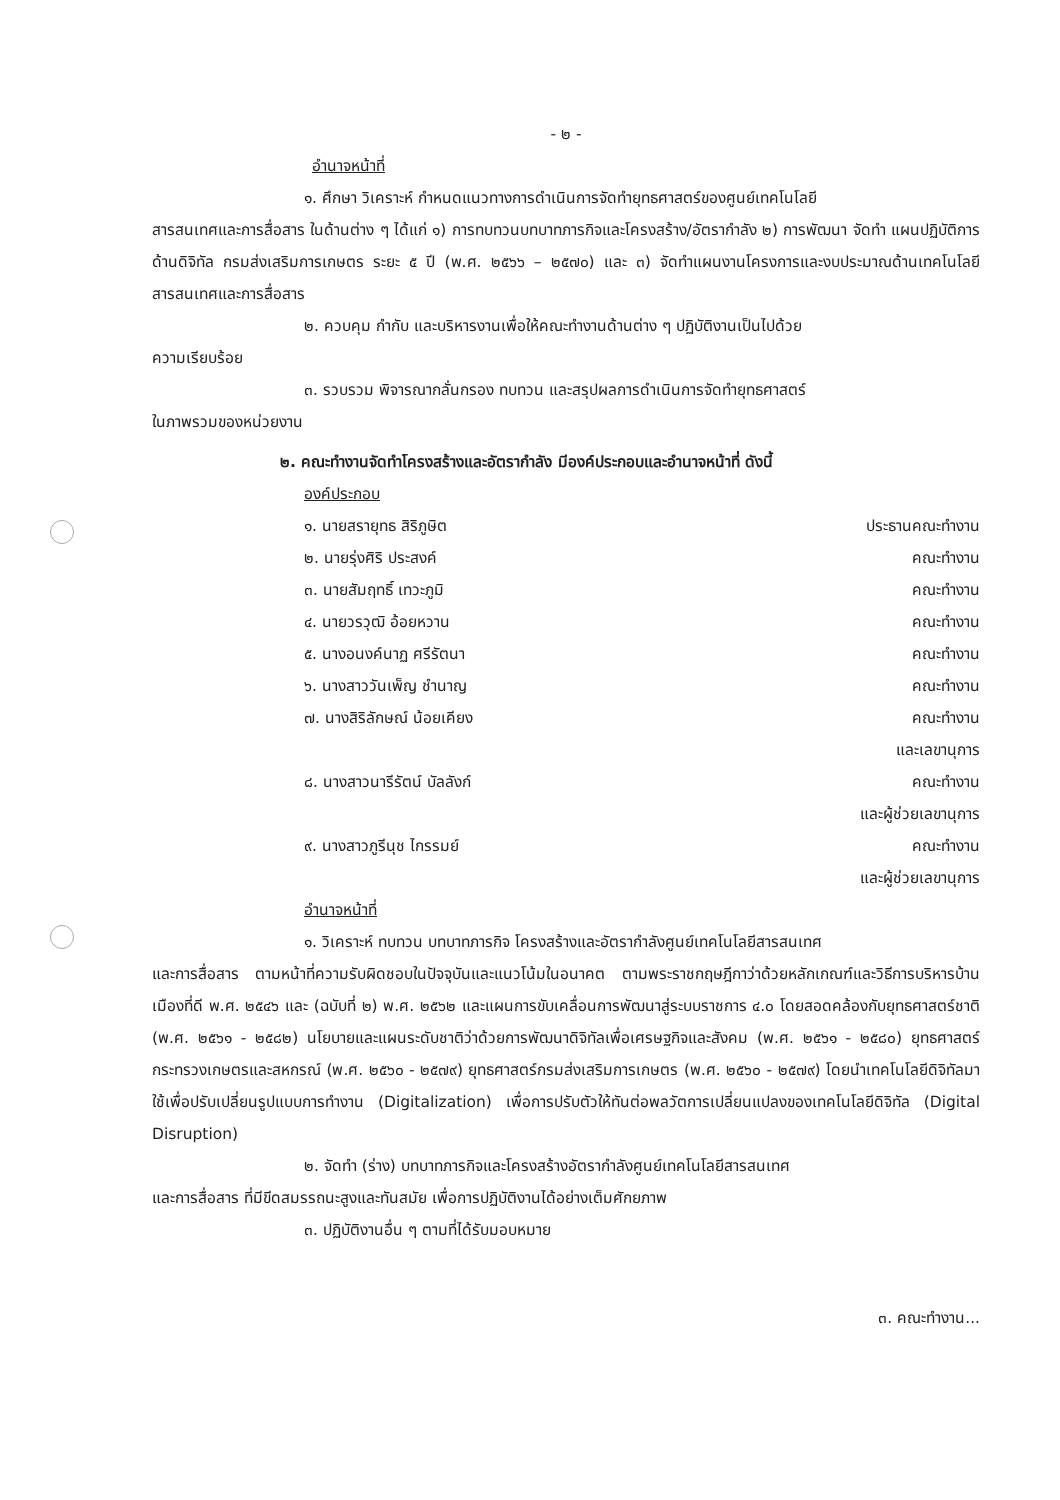- ๒ -
อำนาจหน้าที่
๑. ศึกษา วิเคราะห์ กำหนดแนวทางการดำเนินการจัดทำยุทธศาสตร์ของศูนย์เทคโนโลยี
สารสนเทศและการสื่อสาร ในด้านต่าง ๆ ได้แก่ ๑) การทบทวนบทบาทภารกิจและโครงสร้าง/อัตรากำลัง ๒) การพัฒนา จัดทำ แผนปฏิบัติการด้านดิจิทัล กรมส่งเสริมการเกษตร ระยะ ๕ ปี (พ.ศ. ๒๕๖๖ – ๒๕๗๐) และ ๓) จัดทำแผนงานโครงการและงบประมาณด้านเทคโนโลยีสารสนเทศและการสื่อสาร
๒. ควบคุม กำกับ และบริหารงานเพื่อให้คณะทำงานด้านต่าง ๆ ปฏิบัติงานเป็นไปด้วย
ความเรียบร้อย
๓. รวบรวม พิจารณากลั่นกรอง ทบทวน และสรุปผลการดำเนินการจัดทำยุทธศาสตร์
ในภาพรวมของหน่วยงาน
๒. คณะทำงานจัดทำโครงสร้างและอัตรากำลัง มีองค์ประกอบและอำนาจหน้าที่ ดังนี้
องค์ประกอบ
๑. นายสรายุทธ สิริภูษิต ประธานคณะทำงาน
๒. นายรุ่งศิริ ประสงค์ คณะทำงาน
๓. นายสัมฤทธิ์ เทวะภูมิ คณะทำงาน
๔. นายวรวุฒิ อ้อยหวาน คณะทำงาน
๕. นางอนงค์นาฏ ศรีรัตนา คณะทำงาน
๖. นางสาววันเพ็ญ ชำนาญ คณะทำงาน
๗. นางสิริลักษณ์ น้อยเคียง คณะทำงาน
และเลขานุการ
๘. นางสาวนารีรัตน์ บัลลังก์ คณะทำงาน
และผู้ช่วยเลขานุการ
๙. นางสาวภูรีนุช ไกรรมย์ คณะทำงาน
และผู้ช่วยเลขานุการ
อำนาจหน้าที่
๑. วิเคราะห์ ทบทวน บทบาทภารกิจ โครงสร้างและอัตรากำลังศูนย์เทคโนโลยีสารสนเทศ
และการสื่อสาร ตามหน้าที่ความรับผิดชอบในปัจจุบันและแนวโน้มในอนาคต ตามพระราชกฤษฎีกาว่าด้วยหลักเกณฑ์และวิธีการบริหารบ้านเมืองที่ดี พ.ศ. ๒๕๔๖ และ (ฉบับที่ ๒) พ.ศ. ๒๕๖๒ และแผนการขับเคลื่อนการพัฒนาสู่ระบบราชการ ๔.๐ โดยสอดคล้องกับยุทธศาสตร์ชาติ (พ.ศ. ๒๕๖๑ - ๒๕๘๒) นโยบายและแผนระดับชาติว่าด้วยการพัฒนาดิจิทัลเพื่อเศรษฐกิจและสังคม (พ.ศ. ๒๕๖๑ - ๒๕๘๐) ยุทธศาสตร์กระทรวงเกษตรและสหกรณ์ (พ.ศ. ๒๕๖๐ - ๒๕๗๙) ยุทธศาสตร์กรมส่งเสริมการเกษตร (พ.ศ. ๒๕๖๐ - ๒๕๗๙) โดยนำเทคโนโลยีดิจิทัลมาใช้เพื่อปรับเปลี่ยนรูปแบบการทำงาน (Digitalization) เพื่อการปรับตัวให้ทันต่อพลวัตการเปลี่ยนแปลงของเทคโนโลยีดิจิทัล (Digital Disruption)
๒. จัดทำ (ร่าง) บทบาทภารกิจและโครงสร้างอัตรากำลังศูนย์เทคโนโลยีสารสนเทศ
และการสื่อสาร ที่มีขีดสมรรถนะสูงและทันสมัย เพื่อการปฏิบัติงานได้อย่างเต็มศักยภาพ
๓. ปฏิบัติงานอื่น ๆ ตามที่ได้รับมอบหมาย
๓. คณะทำงาน...